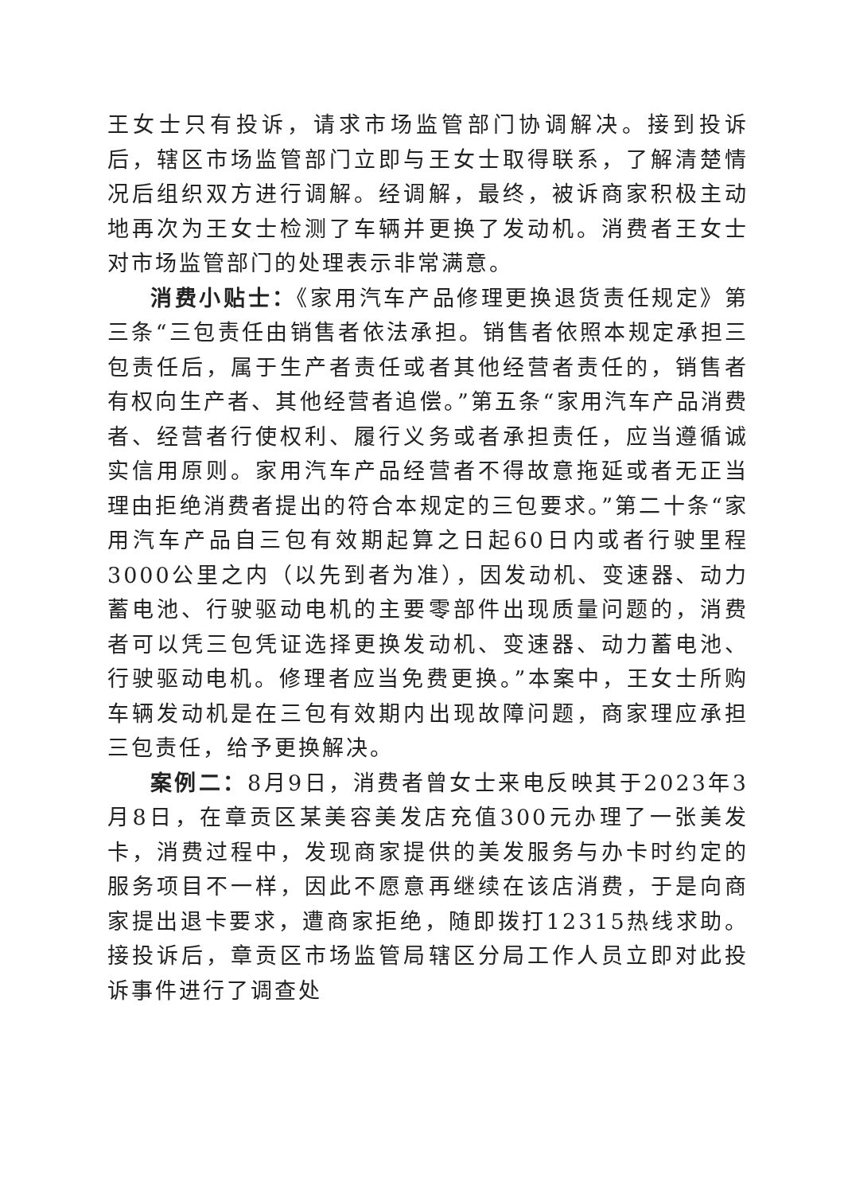王女士只有投诉，请求市场监管部门协调解决。接到投诉后，辖区市场监管部门立即与王女士取得联系，了解清楚情况后组织双方进行调解。经调解，最终，被诉商家积极主动地再次为王女士检测了车辆并更换了发动机。消费者王女士对市场监管部门的处理表示非常满意。
消费小贴士：《家用汽车产品修理更换退货责任规定》第三条“三包责任由销售者依法承担。销售者依照本规定承担三包责任后，属于生产者责任或者其他经营者责任的，销售者有权向生产者、其他经营者追偿。”第五条“家用汽车产品消费者、经营者行使权利、履行义务或者承担责任，应当遵循诚实信用原则。家用汽车产品经营者不得故意拖延或者无正当理由拒绝消费者提出的符合本规定的三包要求。”第二十条“家用汽车产品自三包有效期起算之日起60日内或者行驶里程3000公里之内（以先到者为准），因发动机、变速器、动力蓄电池、行驶驱动电机的主要零部件出现质量问题的，消费者可以凭三包凭证选择更换发动机、变速器、动力蓄电池、行驶驱动电机。修理者应当免费更换。”本案中，王女士所购车辆发动机是在三包有效期内出现故障问题，商家理应承担三包责任，给予更换解决。
案例二：8月9日，消费者曾女士来电反映其于2023年3月8日，在章贡区某美容美发店充值300元办理了一张美发卡，消费过程中，发现商家提供的美发服务与办卡时约定的服务项目不一样，因此不愿意再继续在该店消费，于是向商家提出退卡要求，遭商家拒绝，随即拨打12315热线求助。接投诉后，章贡区市场监管局辖区分局工作人员立即对此投诉事件进行了调查处